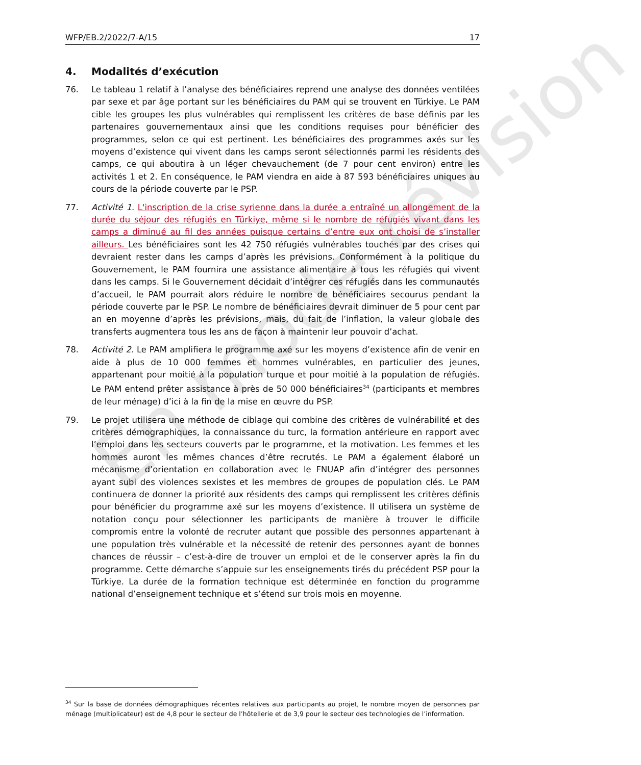En mode révision
WFP/EB.2/2022/7-A/15 17
4. Modalités d’exécution
76. Le tableau 1 relatif à l’analyse des bénéficiaires reprend une analyse des données ventilées par sexe et par âge portant sur les bénéficiaires du PAM qui se trouvent en Türkiye. Le PAM cible les groupes les plus vulnérables qui remplissent les critères de base définis par les partenaires gouvernementaux ainsi que les conditions requises pour bénéficier des programmes, selon ce qui est pertinent. Les bénéficiaires des programmes axés sur les moyens d’existence qui vivent dans les camps seront sélectionnés parmi les résidents des camps, ce qui aboutira à un léger chevauchement (de 7 pour cent environ) entre les activités 1 et 2. En conséquence, le PAM viendra en aide à 87 593 bénéficiaires uniques au cours de la période couverte par le PSP.
77. Activité 1. L'inscription de la crise syrienne dans la durée a entraîné un allongement de la durée du séjour des réfugiés en Türkiye, même si le nombre de réfugiés vivant dans les camps a diminué au fil des années puisque certains d’entre eux ont choisi de s’installer ailleurs. Les bénéficiaires sont les 42 750 réfugiés vulnérables touchés par des crises qui devraient rester dans les camps d’après les prévisions. Conformément à la politique du Gouvernement, le PAM fournira une assistance alimentaire à tous les réfugiés qui vivent dans les camps. Si le Gouvernement décidait d’intégrer ces réfugiés dans les communautés d’accueil, le PAM pourrait alors réduire le nombre de bénéficiaires secourus pendant la période couverte par le PSP. Le nombre de bénéficiaires devrait diminuer de 5 pour cent par an en moyenne d’après les prévisions, mais, du fait de l’inflation, la valeur globale des transferts augmentera tous les ans de façon à maintenir leur pouvoir d’achat.
78. Activité 2. Le PAM amplifiera le programme axé sur les moyens d’existence afin de venir en aide à plus de 10 000 femmes et hommes vulnérables, en particulier des jeunes, appartenant pour moitié à la population turque et pour moitié à la population de réfugiés. Le PAM entend prêter assistance à près de 50 000 bénéficiaires<sup>34</sup> (participants et membres de leur ménage) d’ici à la fin de la mise en œuvre du PSP.
79. Le projet utilisera une méthode de ciblage qui combine des critères de vulnérabilité et des critères démographiques, la connaissance du turc, la formation antérieure en rapport avec l’emploi dans les secteurs couverts par le programme, et la motivation. Les femmes et les hommes auront les mêmes chances d’être recrutés. Le PAM a également élaboré un mécanisme d’orientation en collaboration avec le FNUAP afin d’intégrer des personnes ayant subi des violences sexistes et les membres de groupes de population clés. Le PAM continuera de donner la priorité aux résidents des camps qui remplissent les critères définis pour bénéficier du programme axé sur les moyens d’existence. Il utilisera un système de notation conçu pour sélectionner les participants de manière à trouver le difficile compromis entre la volonté de recruter autant que possible des personnes appartenant à une population très vulnérable et la nécessité de retenir des personnes ayant de bonnes chances de réussir – c’est-à-dire de trouver un emploi et de le conserver après la fin du programme. Cette démarche s’appuie sur les enseignements tirés du précédent PSP pour la Türkiye. La durée de la formation technique est déterminée en fonction du programme national d’enseignement technique et s’étend sur trois mois en moyenne.
<sup>34</sup> Sur la base de données démographiques récentes relatives aux participants au projet, le nombre moyen de personnes par ménage (multiplicateur) est de 4,8 pour le secteur de l’hôtellerie et de 3,9 pour le secteur des technologies de l’information.